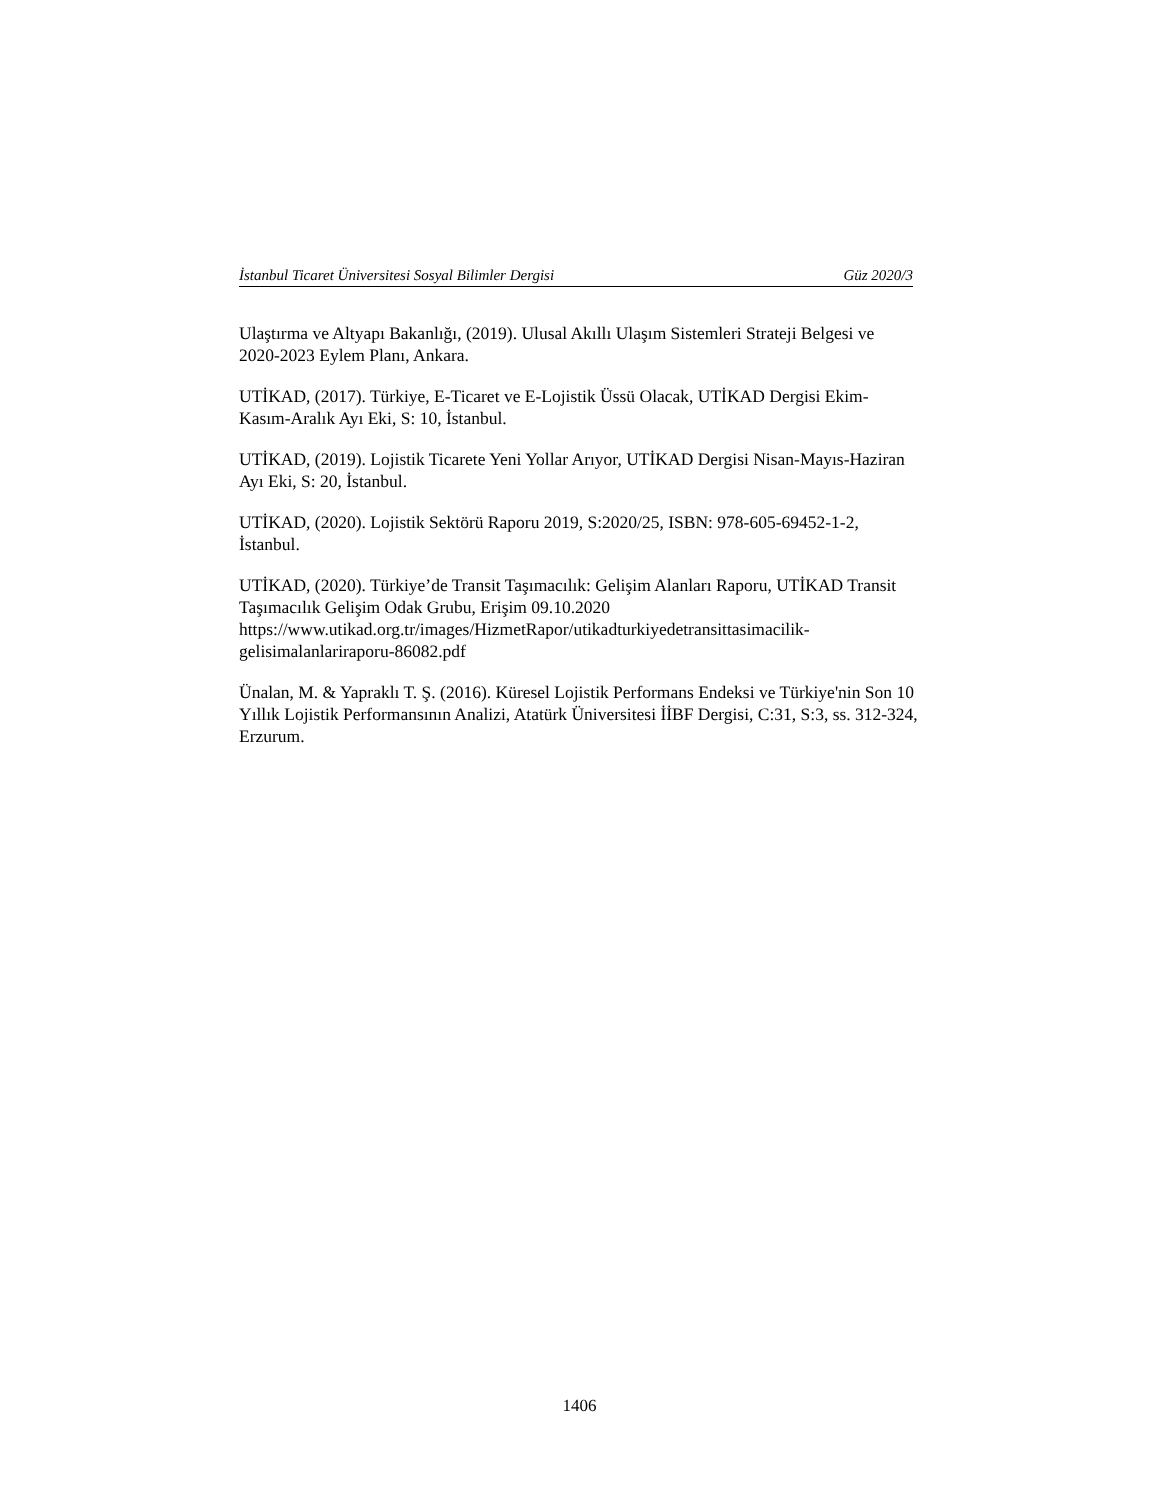İstanbul Ticaret Üniversitesi Sosyal Bilimler Dergisi Güz 2020/3
Ulaştırma ve Altyapı Bakanlığı, (2019). Ulusal Akıllı Ulaşım Sistemleri Strateji Belgesi ve 2020-2023 Eylem Planı, Ankara.
UTİKAD, (2017). Türkiye, E-Ticaret ve E-Lojistik Üssü Olacak, UTİKAD Dergisi Ekim-Kasım-Aralık Ayı Eki, S: 10, İstanbul.
UTİKAD, (2019). Lojistik Ticarete Yeni Yollar Arıyor, UTİKAD Dergisi Nisan-Mayıs-Haziran Ayı Eki, S: 20, İstanbul.
UTİKAD, (2020). Lojistik Sektörü Raporu 2019, S:2020/25, ISBN: 978-605-69452-1-2, İstanbul.
UTİKAD, (2020). Türkiye’de Transit Taşımacılık: Gelişim Alanları Raporu, UTİKAD Transit Taşımacılık Gelişim Odak Grubu, Erişim 09.10.2020
https://www.utikad.org.tr/images/HizmetRapor/utikadturkiyedetransittasimacilik-gelisimalanlariraporu-86082.pdf
Ünalan, M. & Yapraklı T. Ş. (2016). Küresel Lojistik Performans Endeksi ve Türkiye'nin Son 10 Yıllık Lojistik Performansının Analizi, Atatürk Üniversitesi İİBF Dergisi, C:31, S:3, ss. 312-324, Erzurum.
1406